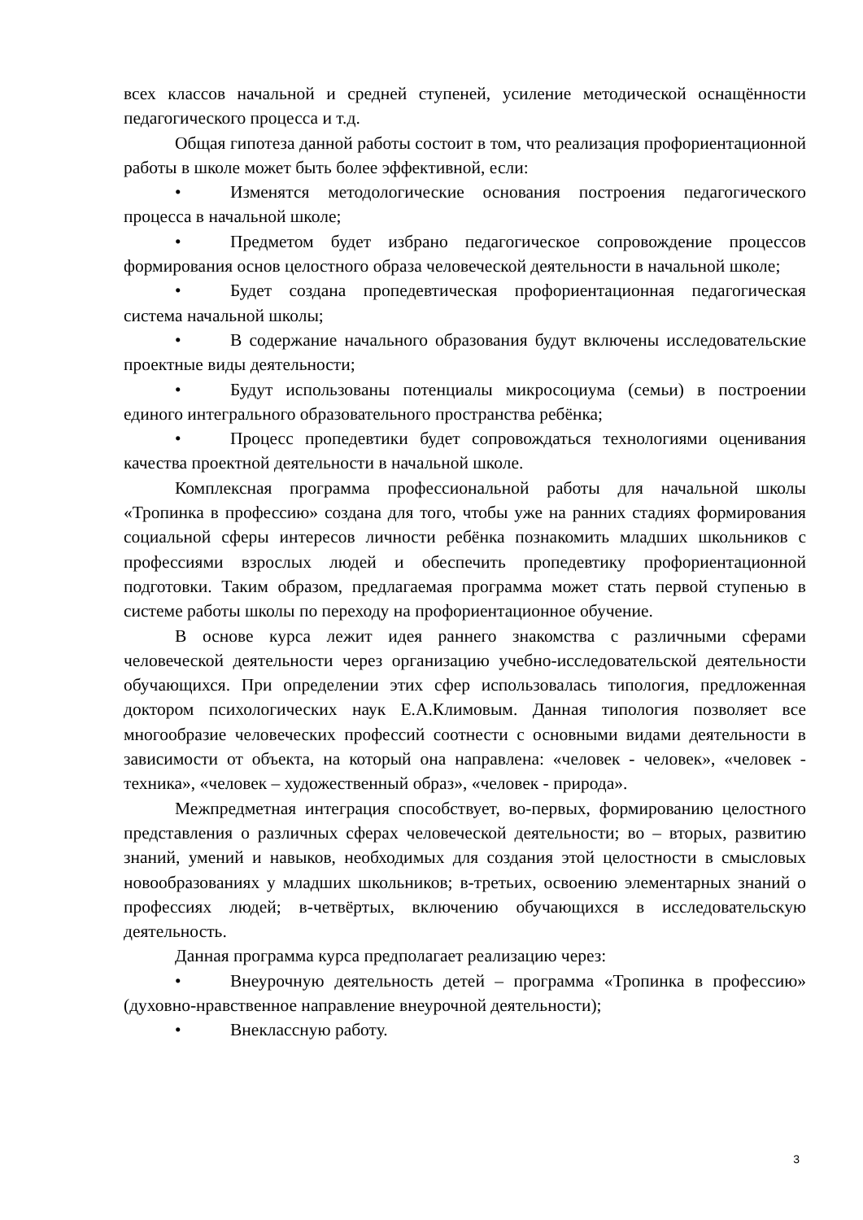всех классов начальной и средней ступеней, усиление методической оснащённости педагогического процесса и т.д.
Общая гипотеза данной работы состоит в том, что реализация профориентационной работы в школе может быть более эффективной, если:
• Изменятся методологические основания построения педагогического процесса в начальной школе;
• Предметом будет избрано педагогическое сопровождение процессов формирования основ целостного образа человеческой деятельности в начальной школе;
• Будет создана пропедевтическая профориентационная педагогическая система начальной школы;
• В содержание начального образования будут включены исследовательские проектные виды деятельности;
• Будут использованы потенциалы микросоциума (семьи) в построении единого интегрального образовательного пространства ребёнка;
• Процесс пропедевтики будет сопровождаться технологиями оценивания качества проектной деятельности в начальной школе.
Комплексная программа профессиональной работы для начальной школы «Тропинка в профессию» создана для того, чтобы уже на ранних стадиях формирования социальной сферы интересов личности ребёнка познакомить младших школьников с профессиями взрослых людей и обеспечить пропедевтику профориентационной подготовки. Таким образом, предлагаемая программа может стать первой ступенью в системе работы школы по переходу на профориентационное обучение.
В основе курса лежит идея раннего знакомства с различными сферами человеческой деятельности через организацию учебно-исследовательской деятельности обучающихся. При определении этих сфер использовалась типология, предложенная доктором психологических наук Е.А.Климовым. Данная типология позволяет все многообразие человеческих профессий соотнести с основными видами деятельности в зависимости от объекта, на который она направлена: «человек - человек», «человек - техника», «человек – художественный образ», «человек - природа».
Межпредметная интеграция способствует, во-первых, формированию целостного представления о различных сферах человеческой деятельности; во – вторых, развитию знаний, умений и навыков, необходимых для создания этой целостности в смысловых новообразованиях у младших школьников; в-третьих, освоению элементарных знаний о профессиях людей; в-четвёртых, включению обучающихся в исследовательскую деятельность.
Данная программа курса предполагает реализацию через:
• Внеурочную деятельность детей – программа «Тропинка в профессию» (духовно-нравственное направление внеурочной деятельности);
• Внеклассную работу.
3